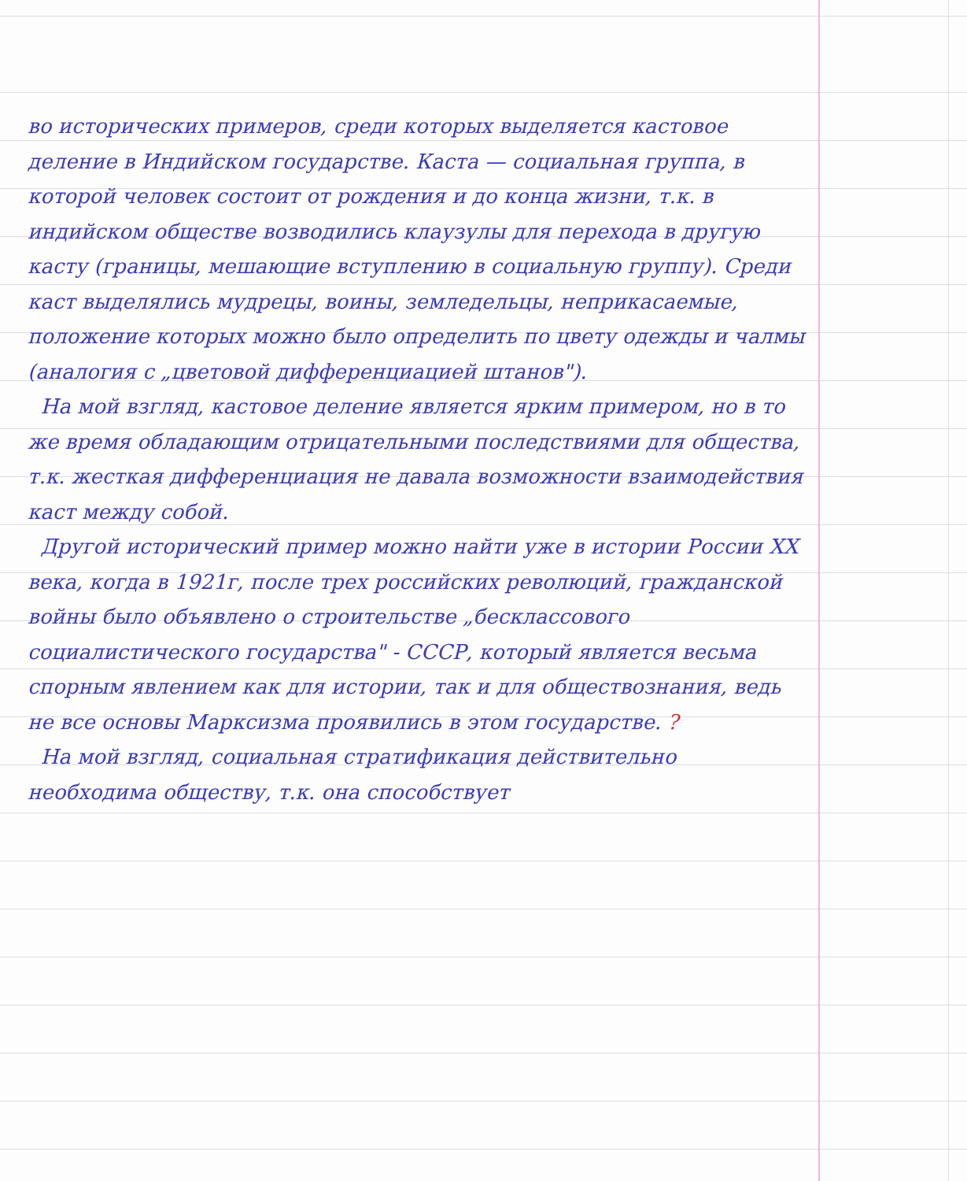во исторических примеров, среди которых выделяется кастовое деление в Индийском государстве. Каста — социальная группа, в которой человек состоит от рождения и до конца жизни, т.к. в индийском обществе возводились клаузулы для перехода в другую касту (границы, мешающие вступлению в социальную группу). Среди каст выделялись мудрецы, воины, земледельцы, неприкасаемые, положение которых можно было определить по цвету одежды и чалмы (аналогия с „цветовой дифференциацией штанов").
На мой взгляд, кастовое деление является ярким примером, но в то же время обладающим отрицательными последствиями для общества, т.к. жесткая дифференциация не давала возможности взаимодействия каст между собой.
Другой исторический пример можно найти уже в истории России XX века, когда в 1921г, после трех российских революций, гражданской войны было объявлено о строительстве „бесклассового социалистического государства" - СССР, который является весьма спорным явлением как для истории, так и для обществознания, ведь не все основы Марксизма проявились в этом государстве. ?
На мой взгляд, социальная стратификация действительно необходима обществу, т.к. она способствует